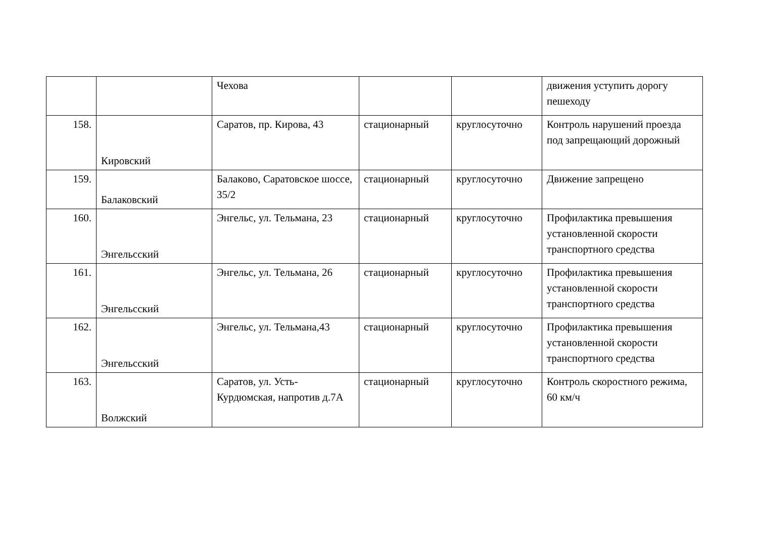| | | Чехова | | | движения уступить дорогу пешеходу |
| 158. | Кировский | Саратов, пр. Кирова, 43 | стационарный | круглосуточно | Контроль нарушений проезда под запрещающий дорожный |
| 159. | Балаковский | Балаково, Саратовское шоссе, 35/2 | стационарный | круглосуточно | Движение запрещено |
| 160. | Энгельсский | Энгельс, ул. Тельмана, 23 | стационарный | круглосуточно | Профилактика превышения установленной скорости транспортного средства |
| 161. | Энгельсский | Энгельс, ул. Тельмана, 26 | стационарный | круглосуточно | Профилактика превышения установленной скорости транспортного средства |
| 162. | Энгельсский | Энгельс, ул. Тельмана,43 | стационарный | круглосуточно | Профилактика превышения установленной скорости транспортного средства |
| 163. | Волжский | Саратов, ул. Усть-Курдюмская, напротив д.7А | стационарный | круглосуточно | Контроль скоростного режима, 60 км/ч |